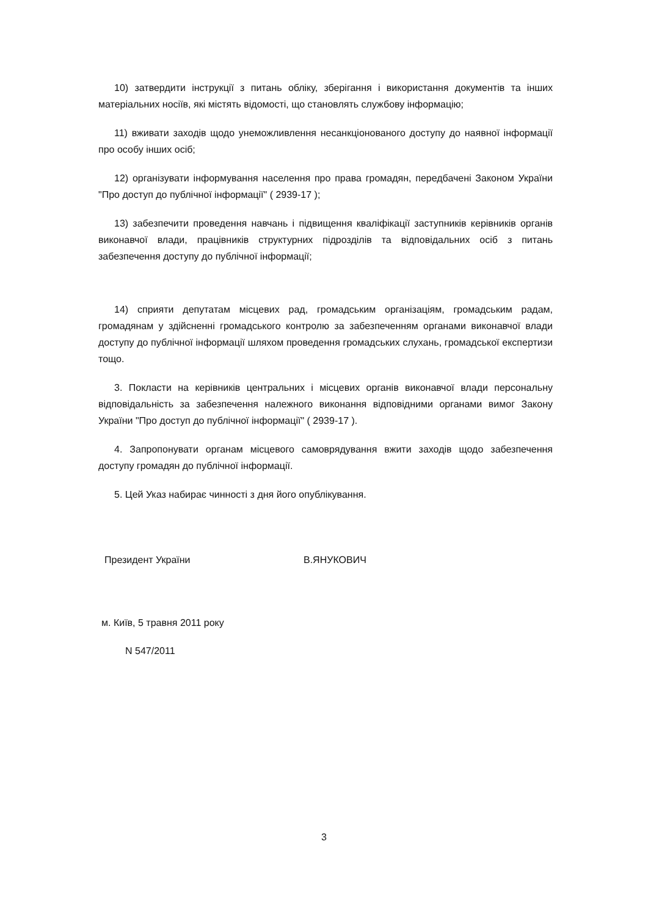10) затвердити інструкції з питань обліку, зберігання і використання документів та інших матеріальних носіїв, які містять відомості, що становлять службову інформацію;
11) вживати заходів щодо унеможливлення несанкціонованого доступу до наявної інформації про особу інших осіб;
12) організувати інформування населення про права громадян, передбачені Законом України "Про доступ до публічної інформації" ( 2939-17 );
13) забезпечити проведення навчань і підвищення кваліфікації заступників керівників органів виконавчої влади, працівників структурних підрозділів та відповідальних осіб з питань забезпечення доступу до публічної інформації;
14) сприяти депутатам місцевих рад, громадським організаціям, громадським радам, громадянам у здійсненні громадського контролю за забезпеченням органами виконавчої влади доступу до публічної інформації шляхом проведення громадських слухань, громадської експертизи тощо.
3. Покласти на керівників центральних і місцевих органів виконавчої влади персональну відповідальність за забезпечення належного виконання відповідними органами вимог Закону України "Про доступ до публічної інформації" ( 2939-17 ).
4. Запропонувати органам місцевого самоврядування вжити заходів щодо забезпечення доступу громадян до публічної інформації.
5. Цей Указ набирає чинності з дня його опублікування.
Президент України В.ЯНУКОВИЧ
м. Київ, 5 травня 2011 року
N 547/2011
3